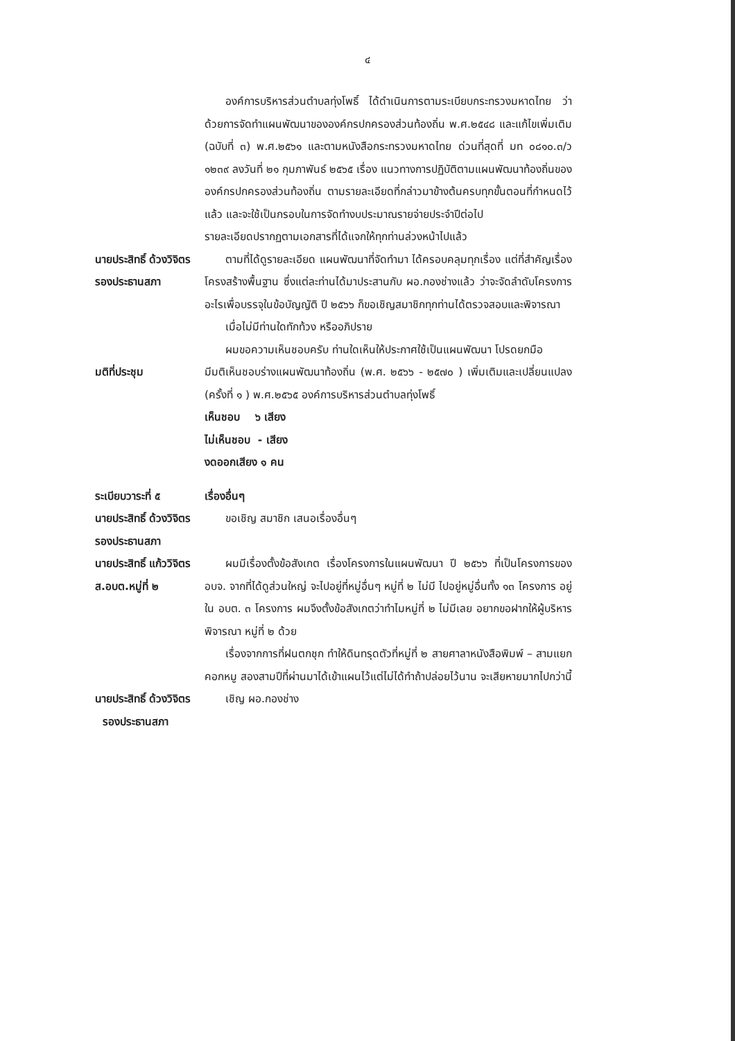๔
องค์การบริหารส่วนตำบลทุ่งโพธิ์ ได้ดำเนินการตามระเบียบกระทรวงมหาดไทย ว่าด้วยการจัดทำแผนพัฒนาขององค์กรปกครองส่วนท้องถิ่น พ.ศ.๒๕๔๘ และแก้ไขเพิ่มเติม (ฉบับที่ ๓) พ.ศ.๒๕๖๑ และตามหนังสือกระทรวงมหาดไทย ด่วนที่สุดที่ มท ๐๘๑๐.๓/ว ๑๒๓๙ ลงวันที่ ๒๑ กุมภาพันธ์ ๒๕๖๕ เรื่อง แนวทางการปฏิบัติตามแผนพัฒนาท้องถิ่นขององค์กรปกครองส่วนท้องถิ่น ตามรายละเอียดที่กล่าวมาข้างต้นครบทุกขั้นตอนที่กำหนดไว้แล้ว และจะใช้เป็นกรอบในการจัดทำงบประมาณรายจ่ายประจำปีต่อไป
รายละเอียดปรากฏตามเอกสารที่ได้แจกให้ทุกท่านล่วงหน้าไปแล้ว
นายประสิทธิ์ ด้วงวิจิตร
รองประธานสภา
ตามที่ได้ดูรายละเอียด แผนพัฒนาที่จัดทำมา ได้ครอบคลุมทุกเรื่อง แต่ที่สำคัญเรื่องโครงสร้างพื้นฐาน ซึ่งแต่ละท่านได้มาประสานกับ ผอ.กองช่างแล้ว ว่าจะจัดลำดับโครงการอะไรเพื่อบรรจุในข้อบัญญัติ ปี ๒๕๖๖ ก็ขอเชิญสมาชิกทุกท่านได้ตรวจสอบและพิจารณา
เมื่อไม่มีท่านใดทักท้วง หรืออภิปราย
ผมขอความเห็นชอบครับ ท่านใดเห็นให้ประกาศใช้เป็นแผนพัฒนา โปรดยกมือ
มติที่ประชุม มีมติเห็นชอบร่างแผนพัฒนาท้องถิ่น (พ.ศ. ๒๕๖๖ - ๒๕๗๐ ) เพิ่มเติมและเปลี่ยนแปลง (ครั้งที่ ๑ ) พ.ศ.๒๕๖๕ องค์การบริหารส่วนตำบลทุ่งโพธิ์
เห็นชอบ ๖ เสียง
ไม่เห็นชอบ - เสียง
งดออกเสียง ๑ คน
ระเบียบวาระที่ ๕
นายประสิทธิ์ ด้วงวิจิตร
รองประธานสภา
เรื่องอื่นๆ
ขอเชิญ สมาชิก เสนอเรื่องอื่นๆ
นายประสิทธิ์ แก้ววิจิตร
ส.อบต.หมู่ที่ ๒
ผมมีเรื่องตั้งข้อสังเกต เรื่องโครงการในแผนพัฒนา ปี ๒๕๖๖ ที่เป็นโครงการของ อบจ. จากที่ได้ดูส่วนใหญ่ จะไปอยู่ที่หมู่อื่นๆ หมู่ที่ ๒ ไม่มี ไปอยู่หมู่อื่นทั้ง ๑๓ โครงการ อยู่ใน อบต. ๓ โครงการ ผมจึงตั้งข้อสังเกตว่าทำไมหมู่ที่ ๒ ไม่มีเลย อยากขอฝากให้ผู้บริหาร พิจารณา หมู่ที่ ๒ ด้วย
เรื่องจากการที่ฝนตกชุก ทำให้ดินทรุดตัวที่หมู่ที่ ๒ สายศาลาหนังสือพิมพ์ – สามแยกคอกหมู สองสามปีที่ผ่านมาได้เข้าแผนไว้แต่ไม่ได้ทำถ้าปล่อยไว้นาน จะเสียหายมากไปกว่านี้
นายประสิทธิ์ ด้วงวิจิตร
รองประธานสภา
เชิญ ผอ.กองช่าง